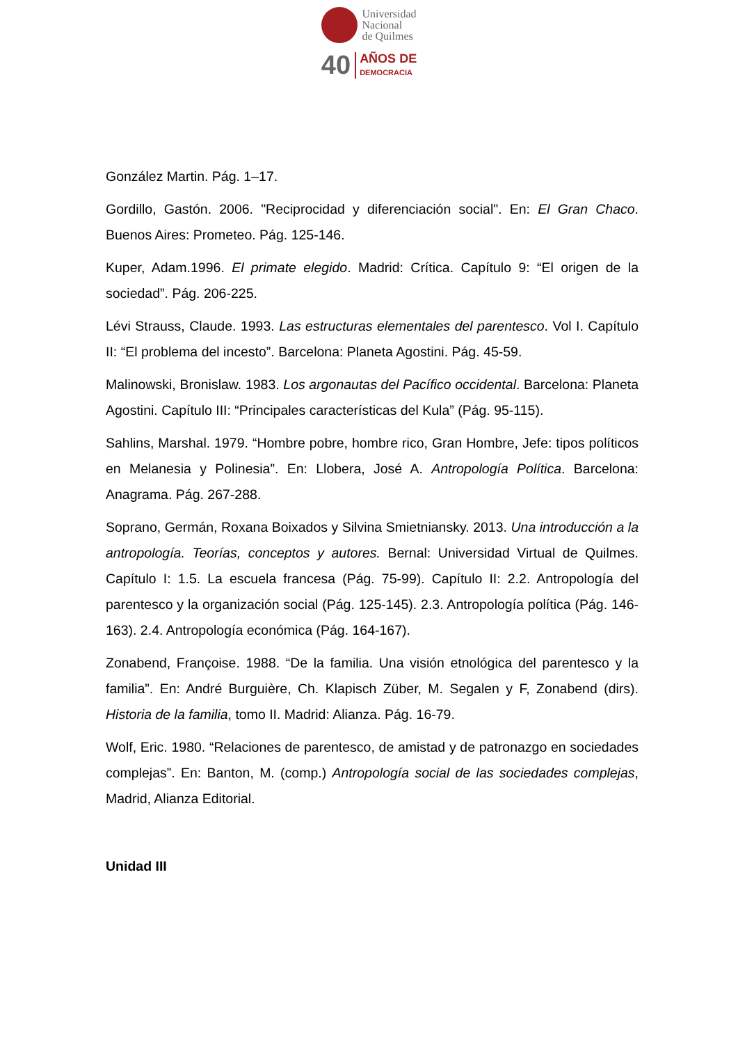Universidad
Nacional
de Quilmes
40
AÑOS DE
DEMOCRACIA
González Martin. Pág. 1–17.
Gordillo, Gastón. 2006. "Reciprocidad y diferenciación social". En: El Gran Chaco. Buenos Aires: Prometeo. Pág. 125-146.
Kuper, Adam.1996. El primate elegido. Madrid: Crítica. Capítulo 9: “El origen de la sociedad”. Pág. 206-225.
Lévi Strauss, Claude. 1993. Las estructuras elementales del parentesco. Vol I. Capítulo II: “El problema del incesto”. Barcelona: Planeta Agostini. Pág. 45-59.
Malinowski, Bronislaw. 1983. Los argonautas del Pacífico occidental. Barcelona: Planeta Agostini. Capítulo III: “Principales características del Kula” (Pág. 95-115).
Sahlins, Marshal. 1979. “Hombre pobre, hombre rico, Gran Hombre, Jefe: tipos políticos en Melanesia y Polinesia”. En: Llobera, José A. Antropología Política. Barcelona: Anagrama. Pág. 267-288.
Soprano, Germán, Roxana Boixados y Silvina Smietniansky. 2013. Una introducción a la antropología. Teorías, conceptos y autores. Bernal: Universidad Virtual de Quilmes. Capítulo I: 1.5. La escuela francesa (Pág. 75-99). Capítulo II: 2.2. Antropología del parentesco y la organización social (Pág. 125-145). 2.3. Antropología política (Pág. 146-163). 2.4. Antropología económica (Pág. 164-167).
Zonabend, Françoise. 1988. “De la familia. Una visión etnológica del parentesco y la familia”. En: André Burguière, Ch. Klapisch Züber, M. Segalen y F, Zonabend (dirs). Historia de la familia, tomo II. Madrid: Alianza. Pág. 16-79.
Wolf, Eric. 1980. “Relaciones de parentesco, de amistad y de patronazgo en sociedades complejas”. En: Banton, M. (comp.) Antropología social de las sociedades complejas, Madrid, Alianza Editorial.
Unidad III